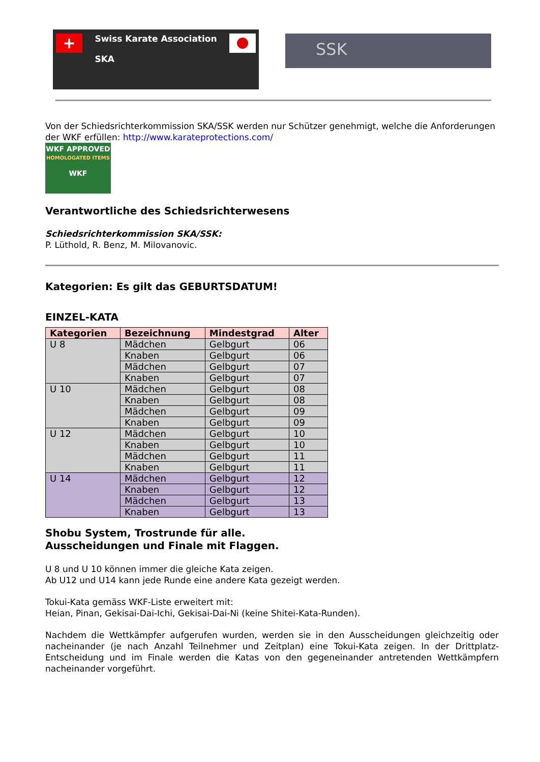+
Swiss Karate Association
SKA
SSK
Von der Schiedsrichterkommission SKA/SSK werden nur Schützer genehmigt, welche die Anforderungen der WKF erfüllen: http://www.karateprotections.com/
WKF APPROVED
HOMOLOGATED ITEMS
WKF
Verantwortliche des Schiedsrichterwesens
Schiedsrichterkommission SKA/SSK:
P. Lüthold, R. Benz, M. Milovanovic.
Kategorien: Es gilt das GEBURTSDATUM!
EINZEL-KATA
| Kategorien | Bezeichnung | Mindestgrad | Alter |
| --- | --- | --- | --- |
| U 8 | Mädchen | Gelbgurt | 06 |
| | Knaben | Gelbgurt | 06 |
| | Mädchen | Gelbgurt | 07 |
| | Knaben | Gelbgurt | 07 |
| U 10 | Mädchen | Gelbgurt | 08 |
| | Knaben | Gelbgurt | 08 |
| | Mädchen | Gelbgurt | 09 |
| | Knaben | Gelbgurt | 09 |
| U 12 | Mädchen | Gelbgurt | 10 |
| | Knaben | Gelbgurt | 10 |
| | Mädchen | Gelbgurt | 11 |
| | Knaben | Gelbgurt | 11 |
| U 14 | Mädchen | Gelbgurt | 12 |
| | Knaben | Gelbgurt | 12 |
| | Mädchen | Gelbgurt | 13 |
| | Knaben | Gelbgurt | 13 |
Shobu System, Trostrunde für alle.
Ausscheidungen und Finale mit Flaggen.
U 8 und U 10 können immer die gleiche Kata zeigen.
Ab U12 und U14 kann jede Runde eine andere Kata gezeigt werden.
Tokui-Kata gemäss WKF-Liste erweitert mit:
Heian, Pinan, Gekisai-Dai-Ichi, Gekisai-Dai-Ni (keine Shitei-Kata-Runden).
Nachdem die Wettkämpfer aufgerufen wurden, werden sie in den Ausscheidungen gleichzeitig oder nacheinander (je nach Anzahl Teilnehmer und Zeitplan) eine Tokui-Kata zeigen. In der Drittplatz-Entscheidung und im Finale werden die Katas von den gegeneinander antretenden Wettkämpfern nacheinander vorgeführt.